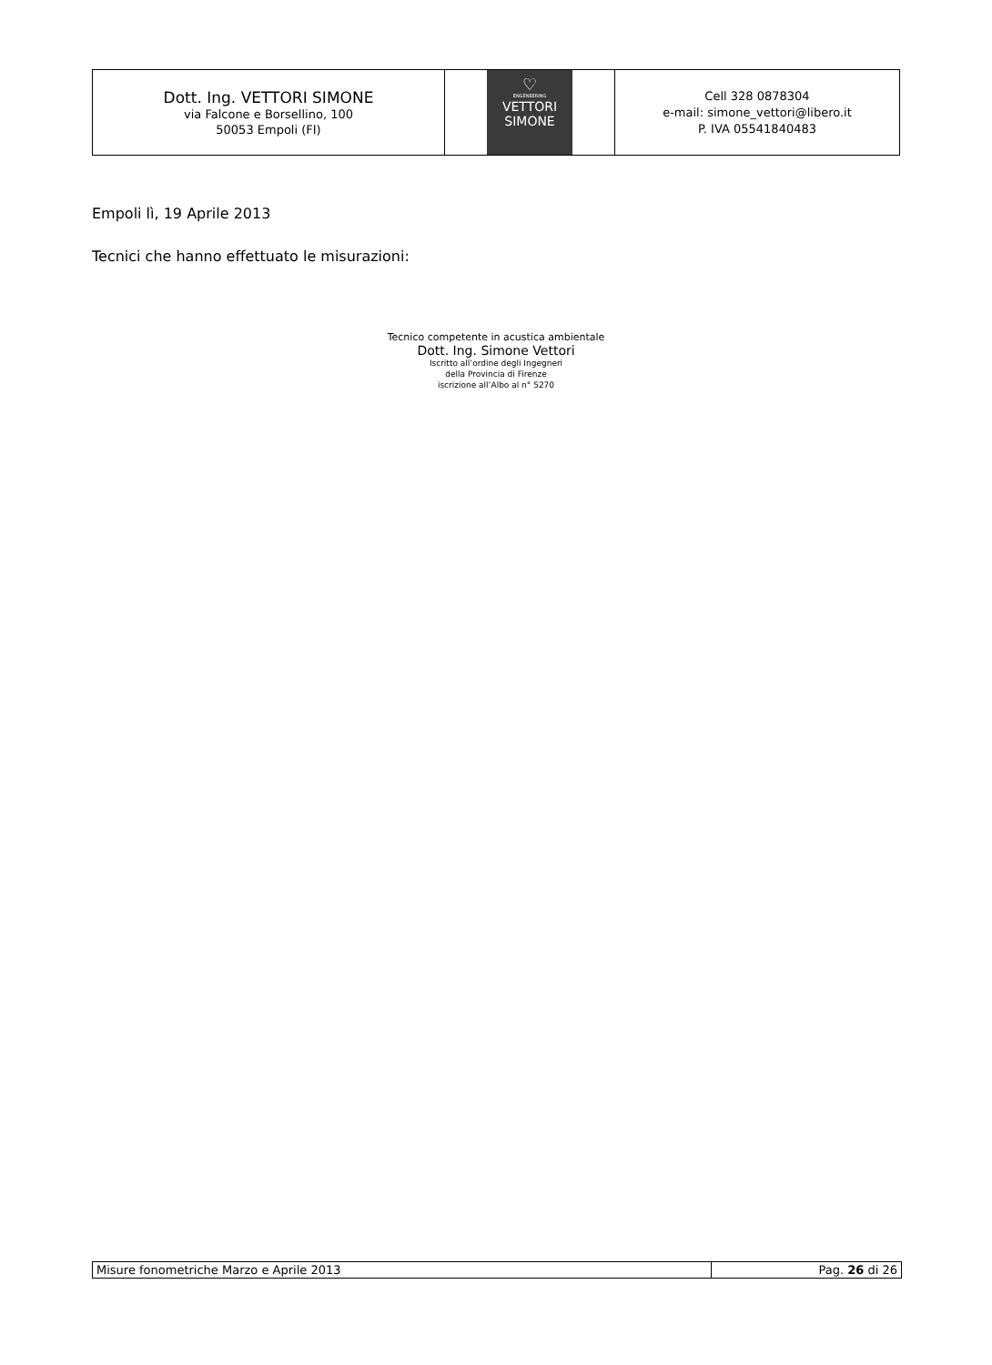| Dott. Ing. VETTORI SIMONE via Falcone e Borsellino, 100 50053 Empoli (FI) | ♡ ENGENEERING VETTORI SIMONE | Cell 328 0878304 e-mail: simone_vettori@libero.it P. IVA 05541840483 |
Empoli lì, 19 Aprile 2013
Tecnici che hanno effettuato le misurazioni:
Tecnico competente in acustica ambientale
Dott. Ing. Simone Vettori
Iscritto all’ordine degli Ingegneri
della Provincia di Firenze
iscrizione all’Albo al n° 5270
| Misure fonometriche Marzo e Aprile 2013 | Pag. 26 di 26 |